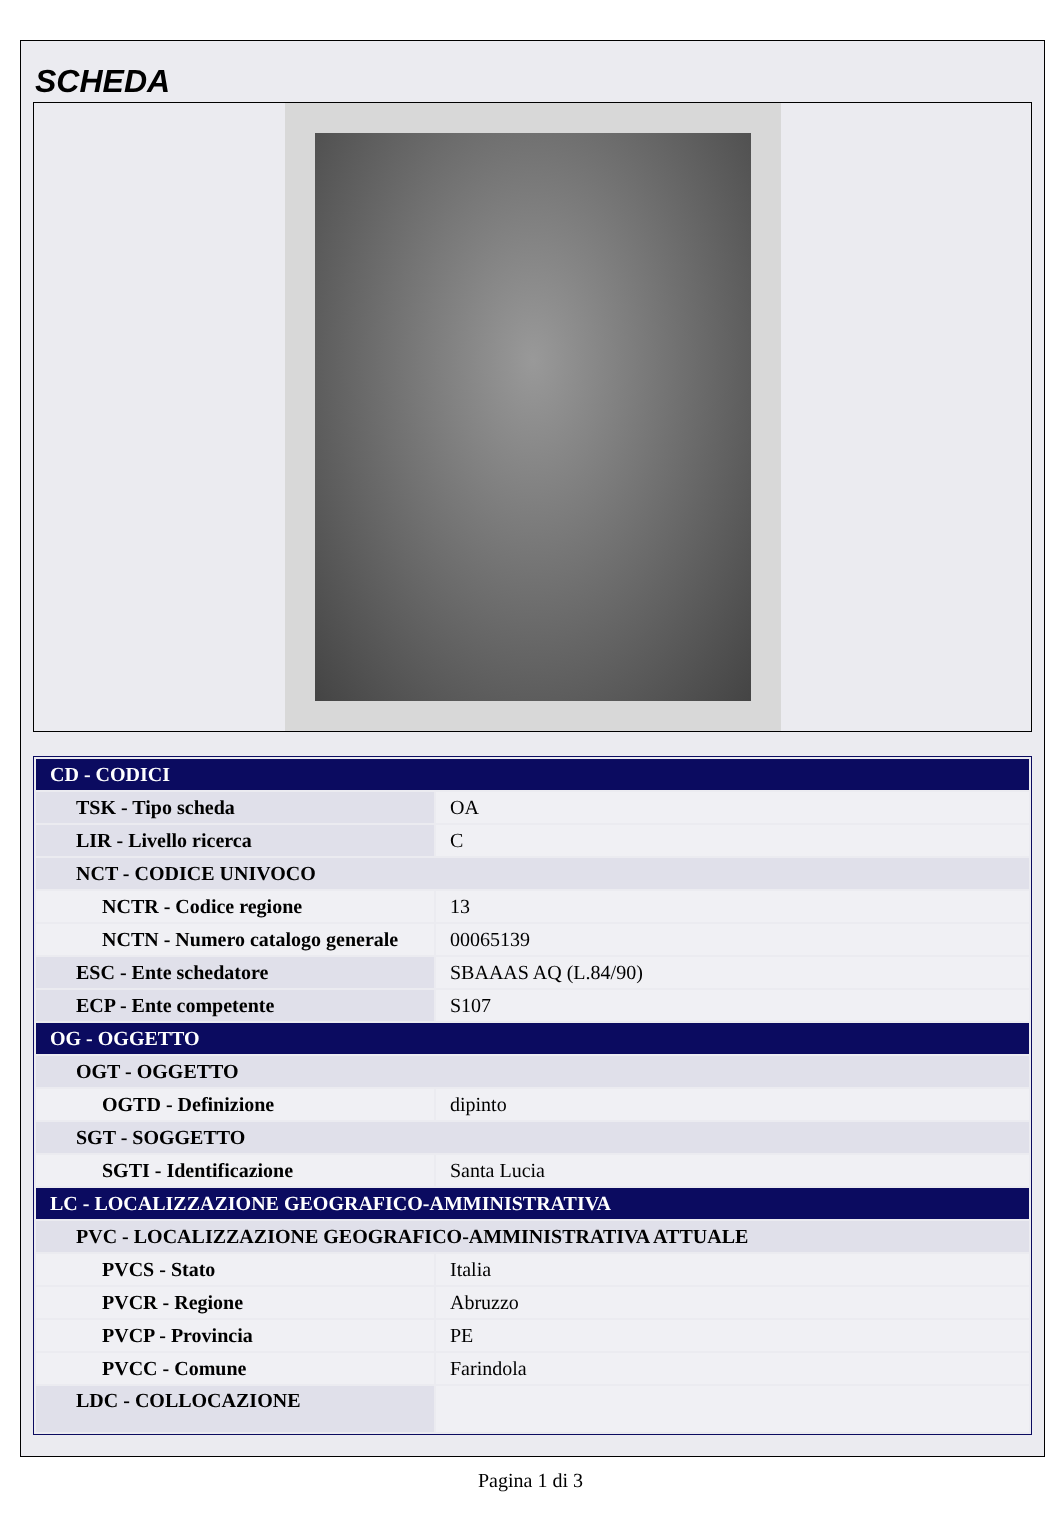SCHEDA
| CD - CODICI | |
| TSK - Tipo scheda | OA |
| LIR - Livello ricerca | C |
| NCT - CODICE UNIVOCO | |
| NCTR - Codice regione | 13 |
| NCTN - Numero catalogo generale | 00065139 |
| ESC - Ente schedatore | SBAAAS AQ (L.84/90) |
| ECP - Ente competente | S107 |
| OG - OGGETTO | |
| OGT - OGGETTO | |
| OGTD - Definizione | dipinto |
| SGT - SOGGETTO | |
| SGTI - Identificazione | Santa Lucia |
| LC - LOCALIZZAZIONE GEOGRAFICO-AMMINISTRATIVA | |
| PVC - LOCALIZZAZIONE GEOGRAFICO-AMMINISTRATIVA ATTUALE | |
| PVCS - Stato | Italia |
| PVCR - Regione | Abruzzo |
| PVCP - Provincia | PE |
| PVCC - Comune | Farindola |
| LDC - COLLOCAZIONE | |
Pagina 1 di 3